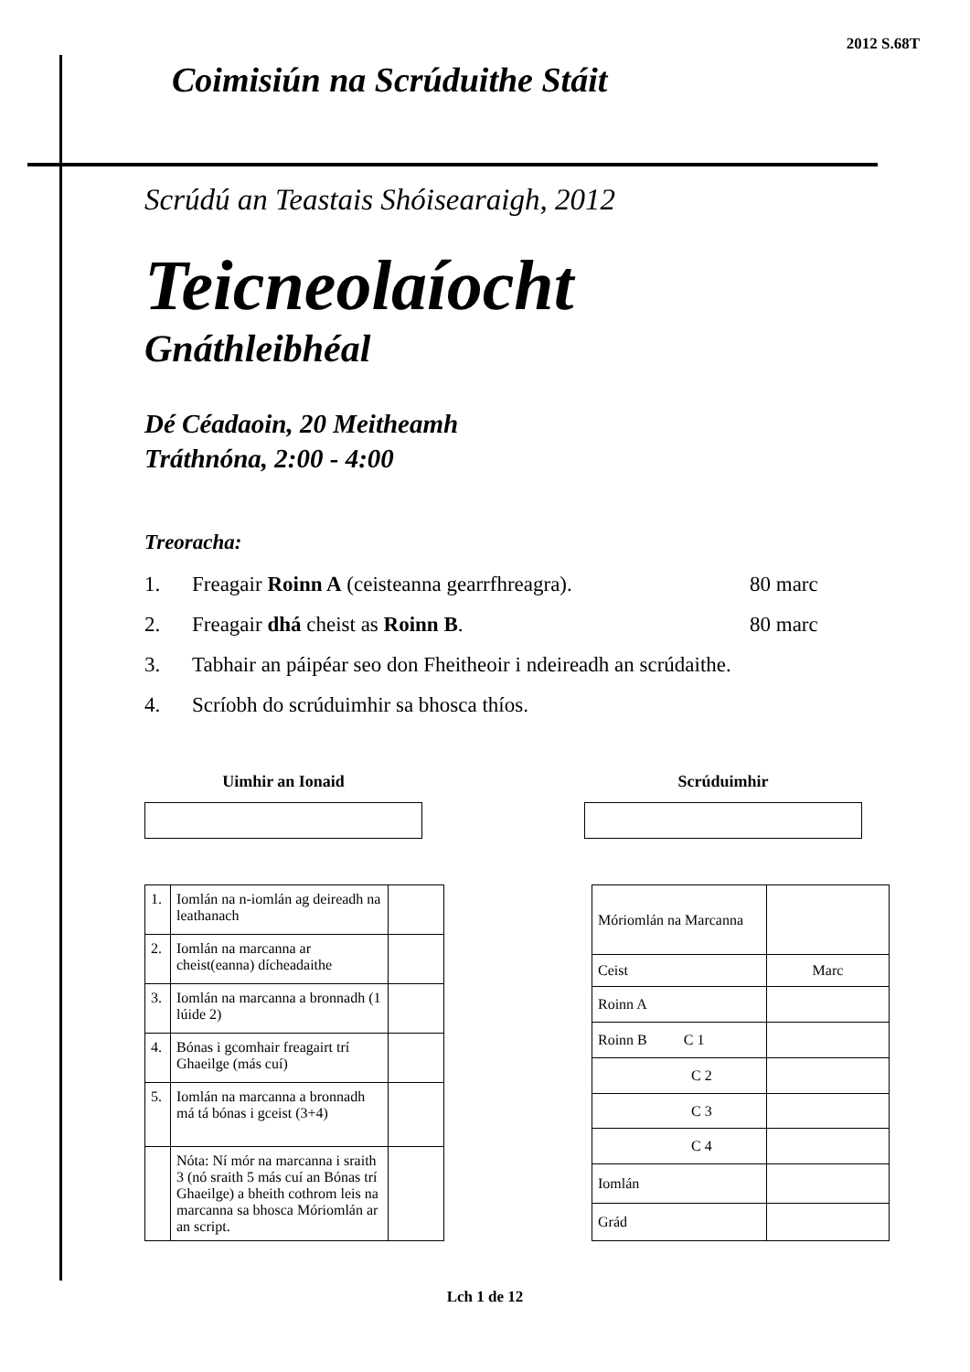2012 S.68T
Coimisiún na Scrúduithe Stáit
Scrúdú an Teastais Shóisearaigh, 2012
Teicneolaíocht
Gnáthleibhéal
Dé Céadaoin, 20 Meitheamh
Tráthnóna, 2:00 - 4:00
Treoracha:
1. Freagair Roinn A (ceisteanna gearrfhreagra). 80 marc
2. Freagair dhá cheist as Roinn B. 80 marc
3. Tabhair an páipéar seo don Fheitheoir i ndeireadh an scrúdaithe.
4. Scríobh do scrúduimhir sa bhosca thíos.
Uimhir an Ionaid Scrúduimhir
| 1. | Iomlán na n-iomlán ag deireadh na leathanach | |
| 2. | Iomlán na marcanna ar cheist(eanna) dícheadaithe | |
| 3. | Iomlán na marcanna a bronnadh (1 lúide 2) | |
| 4. | Bónas i gcomhair freagairt trí Ghaeilge (más cuí) | |
| 5. | Iomlán na marcanna a bronnadh má tá bónas i gceist (3+4) | |
| | Nóta: Ní mór na marcanna i sraith 3 (nó sraith 5 más cuí an Bónas trí Ghaeilge) a bheith cothrom leis na marcanna sa bhosca Móriomlán ar an script. | |
| Móriomlán na Marcanna | |
| Ceist | Marc |
| Roinn A | |
| Roinn B C 1 | |
| C 2 | |
| C 3 | |
| C 4 | |
| Iomlán | |
| Grád | |
Lch 1 de 12